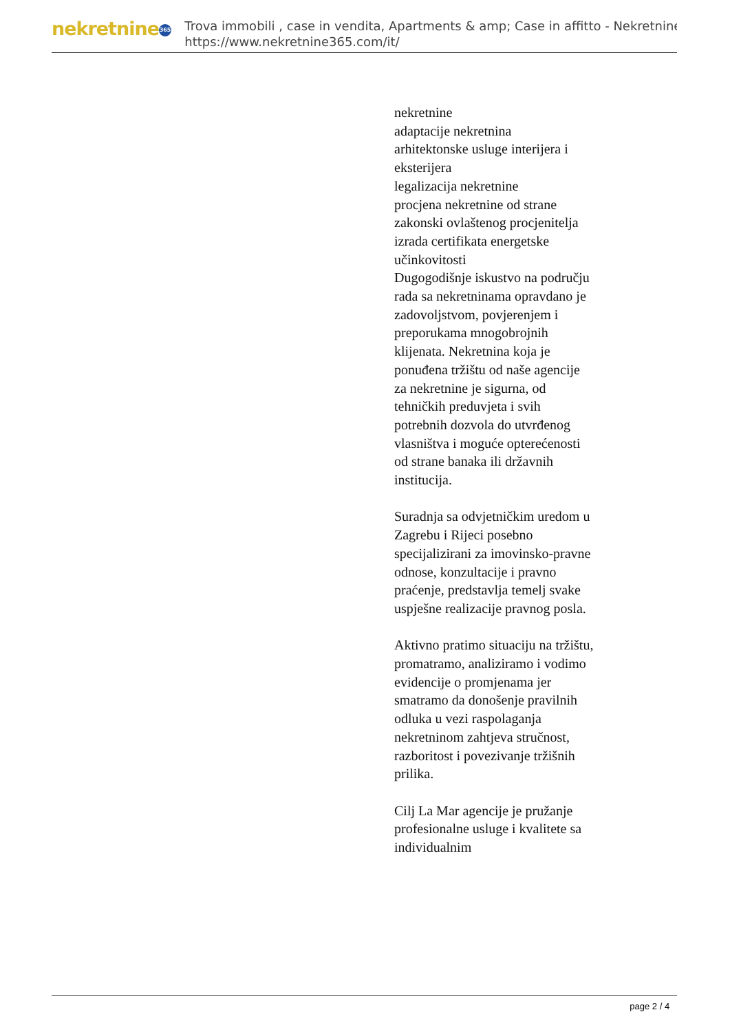nekretnine 365
Trova immobili , case in vendita, Apartments & amp; Case in affitto - Nekretnine
https://www.nekretnine365.com/it/
nekretnine
adaptacije nekretnina
arhitektonske usluge interijera i eksterijera
legalizacija nekretnine
procjena nekretnine od strane zakonski ovlaštenog procjenitelja
izrada certifikata energetske učinkovitosti
Dugogodišnje iskustvo na području rada sa nekretninama opravdano je zadovoljstvom, povjerenjem i preporukama mnogobrojnih klijenata. Nekretnina koja je ponuđena tržištu od naše agencije za nekretnine je sigurna, od tehničkih preduvjeta i svih potrebnih dozvola do utvrđenog vlasništva i moguće opterećenosti od strane banaka ili državnih institucija.
Suradnja sa odvjetničkim uredom u Zagrebu i Rijeci posebno specijalizirani za imovinsko-pravne odnose, konzultacije i pravno praćenje, predstavlja temelj svake uspješne realizacije pravnog posla.
Aktivno pratimo situaciju na tržištu, promatramo, analiziramo i vodimo evidencije o promjenama jer smatramo da donošenje pravilnih odluka u vezi raspolaganja nekretninom zahtjeva stručnost, razboritost i povezivanje tržišnih prilika.
Cilj La Mar agencije je pružanje profesionalne usluge i kvalitete sa individualnim
page 2 / 4